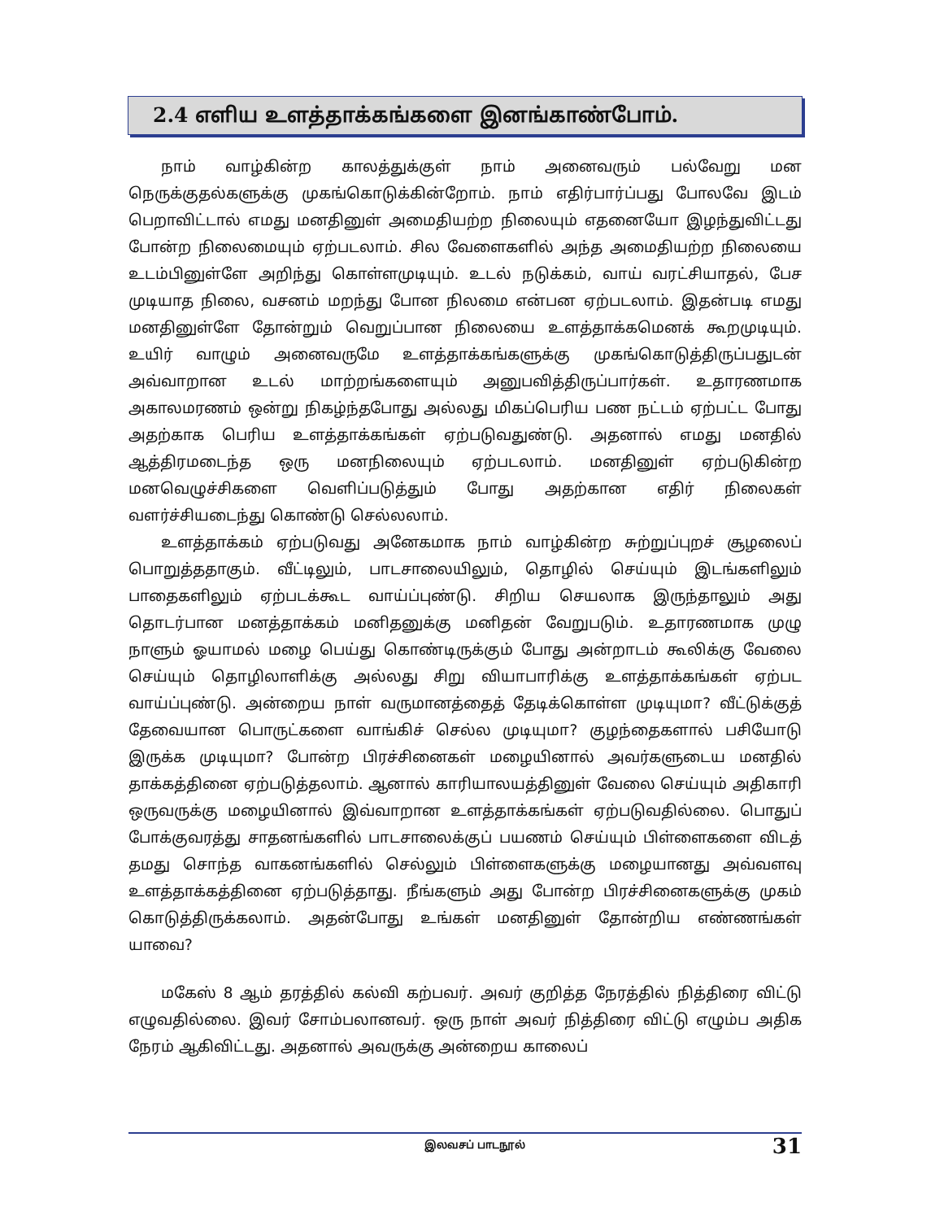2.4 எளிய உளத்தாக்கங்களை இனங்காண்போம்.
நாம் வாழ்கின்ற காலத்துக்குள் நாம் அனைவரும் பல்வேறு மன நெருக்குதல்களுக்கு முகங்கொடுக்கின்றோம். நாம் எதிர்பார்ப்பது போலவே இடம் பெறாவிட்டால் எமது மனதினுள் அமைதியற்ற நிலையும் எதனையோ இழந்துவிட்டது போன்ற நிலைமையும் ஏற்படலாம். சில வேளைகளில் அந்த அமைதியற்ற நிலையை உடம்பினுள்ளே அறிந்து கொள்ளமுடியும். உடல் நடுக்கம், வாய் வரட்சியாதல், பேச முடியாத நிலை, வசனம் மறந்து போன நிலமை என்பன ஏற்படலாம். இதன்படி எமது மனதினுள்ளே தோன்றும் வெறுப்பான நிலையை உளத்தாக்கமெனக் கூறமுடியும். உயிர் வாழும் அனைவருமே உளத்தாக்கங்களுக்கு முகங்கொடுத்திருப்பதுடன் அவ்வாறான உடல் மாற்றங்களையும் அனுபவித்திருப்பார்கள். உதாரணமாக அகாலமரணம் ஒன்று நிகழ்ந்தபோது அல்லது மிகப்பெரிய பண நட்டம் ஏற்பட்ட போது அதற்காக பெரிய உளத்தாக்கங்கள் ஏற்படுவதுண்டு. அதனால் எமது மனதில் ஆத்திரமடைந்த ஒரு மனநிலையும் ஏற்படலாம். மனதினுள் ஏற்படுகின்ற மனவெழுச்சிகளை வெளிப்படுத்தும் போது அதற்கான எதிர் நிலைகள் வளர்ச்சியடைந்து கொண்டு செல்லலாம்.
உளத்தாக்கம் ஏற்படுவது அனேகமாக நாம் வாழ்கின்ற சுற்றுப்புறச் சூழலைப் பொறுத்ததாகும். வீட்டிலும், பாடசாலையிலும், தொழில் செய்யும் இடங்களிலும் பாதைகளிலும் ஏற்படக்கூட வாய்ப்புண்டு. சிறிய செயலாக இருந்தாலும் அது தொடர்பான மனத்தாக்கம் மனிதனுக்கு மனிதன் வேறுபடும். உதாரணமாக முழு நாளும் ஓயாமல் மழை பெய்து கொண்டிருக்கும் போது அன்றாடம் கூலிக்கு வேலை செய்யும் தொழிலாளிக்கு அல்லது சிறு வியாபாரிக்கு உளத்தாக்கங்கள் ஏற்பட வாய்ப்புண்டு. அன்றைய நாள் வருமானத்தைத் தேடிக்கொள்ள முடியுமா? வீட்டுக்குத் தேவையான பொருட்களை வாங்கிச் செல்ல முடியுமா? குழந்தைகளால் பசியோடு இருக்க முடியுமா? போன்ற பிரச்சினைகள் மழையினால் அவர்களுடைய மனதில் தாக்கத்தினை ஏற்படுத்தலாம். ஆனால் காரியாலயத்தினுள் வேலை செய்யும் அதிகாரி ஒருவருக்கு மழையினால் இவ்வாறான உளத்தாக்கங்கள் ஏற்படுவதில்லை. பொதுப் போக்குவரத்து சாதனங்களில் பாடசாலைக்குப் பயணம் செய்யும் பிள்ளைகளை விடத் தமது சொந்த வாகனங்களில் செல்லும் பிள்ளைகளுக்கு மழையானது அவ்வளவு உளத்தாக்கத்தினை ஏற்படுத்தாது. நீங்களும் அது போன்ற பிரச்சினைகளுக்கு முகம் கொடுத்திருக்கலாம். அதன்போது உங்கள் மனதினுள் தோன்றிய எண்ணங்கள் யாவை?
மகேஸ் 8 ஆம் தரத்தில் கல்வி கற்பவர். அவர் குறித்த நேரத்தில் நித்திரை விட்டு எழுவதில்லை. இவர் சோம்பலானவர். ஒரு நாள் அவர் நித்திரை விட்டு எழும்ப அதிக நேரம் ஆகிவிட்டது. அதனால் அவருக்கு அன்றைய காலைப்
இலவசப் பாடநூல் 31